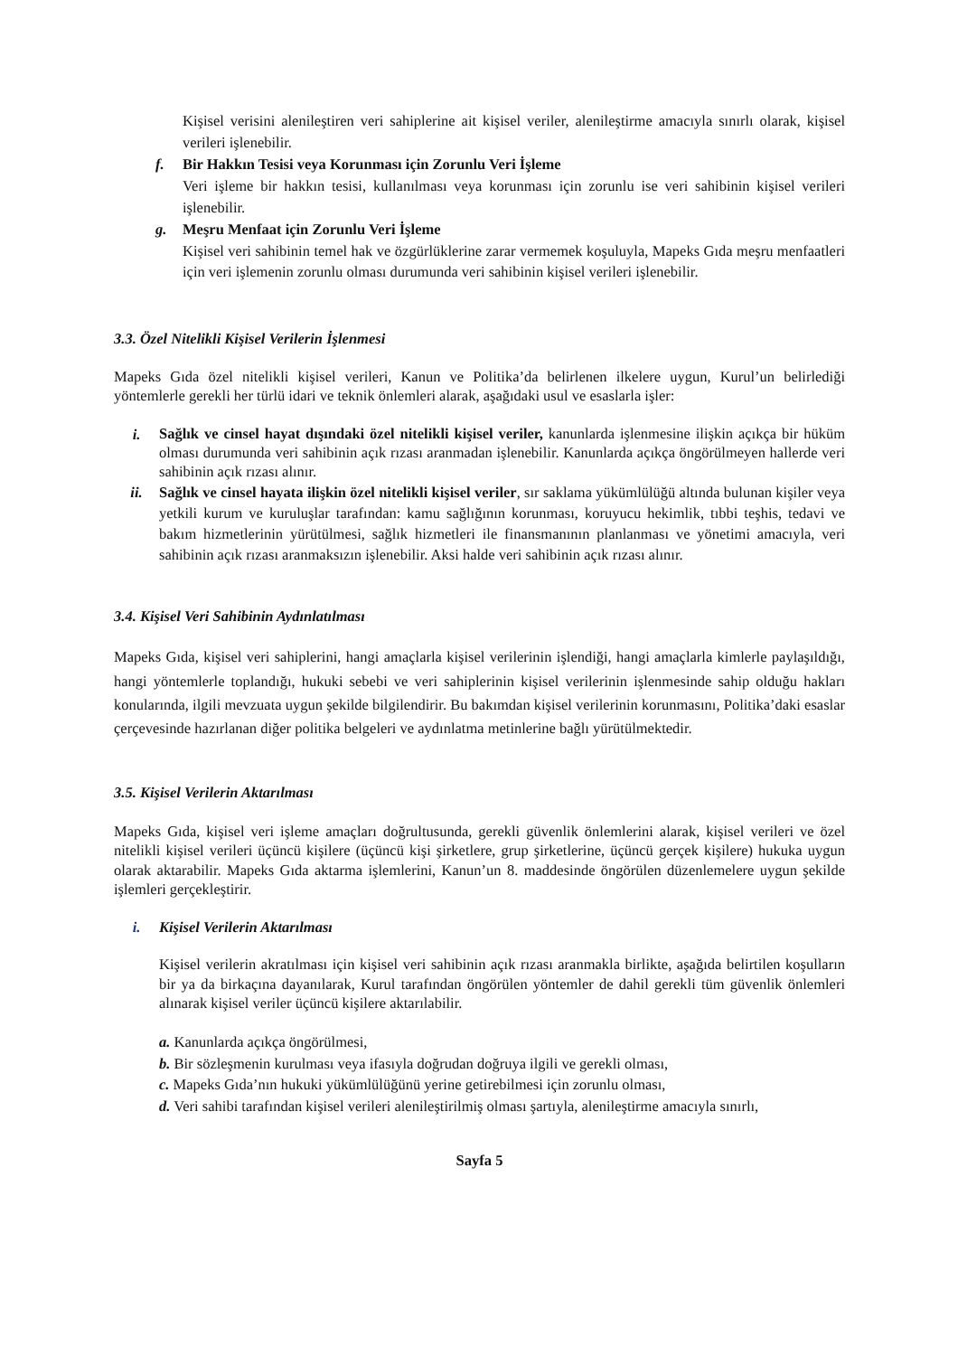Kişisel verisini alenileştiren veri sahiplerine ait kişisel veriler, alenileştirme amacıyla sınırlı olarak, kişisel verileri işlenebilir.
f. Bir Hakkın Tesisi veya Korunması için Zorunlu Veri İşleme
Veri işleme bir hakkın tesisi, kullanılması veya korunması için zorunlu ise veri sahibinin kişisel verileri işlenebilir.
g. Meşru Menfaat için Zorunlu Veri İşleme
Kişisel veri sahibinin temel hak ve özgürlüklerine zarar vermemek koşuluyla, Mapeks Gıda meşru menfaatleri için veri işlemenin zorunlu olması durumunda veri sahibinin kişisel verileri işlenebilir.
3.3. Özel Nitelikli Kişisel Verilerin İşlenmesi
Mapeks Gıda özel nitelikli kişisel verileri, Kanun ve Politika’da belirlenen ilkelere uygun, Kurul’un belirlediği yöntemlerle gerekli her türlü idari ve teknik önlemleri alarak, aşağıdaki usul ve esaslarla işler:
i.
Sağlık ve cinsel hayat dışındaki özel nitelikli kişisel veriler, kanunlarda işlenmesine ilişkin açıkça bir hüküm olması durumunda veri sahibinin açık rızası aranmadan işlenebilir. Kanunlarda açıkça öngörülmeyen hallerde veri sahibinin açık rızası alınır.
ii.
Sağlık ve cinsel hayata ilişkin özel nitelikli kişisel veriler, sır saklama yükümlülüğü altında bulunan kişiler veya yetkili kurum ve kuruluşlar tarafından: kamu sağlığının korunması, koruyucu hekimlik, tıbbi teşhis, tedavi ve bakım hizmetlerinin yürütülmesi, sağlık hizmetleri ile finansmanının planlanması ve yönetimi amacıyla, veri sahibinin açık rızası aranmaksızın işlenebilir. Aksi halde veri sahibinin açık rızası alınır.
3.4. Kişisel Veri Sahibinin Aydınlatılması
Mapeks Gıda, kişisel veri sahiplerini, hangi amaçlarla kişisel verilerinin işlendiği, hangi amaçlarla kimlerle paylaşıldığı, hangi yöntemlerle toplandığı, hukuki sebebi ve veri sahiplerinin kişisel verilerinin işlenmesinde sahip olduğu hakları konularında, ilgili mevzuata uygun şekilde bilgilendirir. Bu bakımdan kişisel verilerinin korunmasını, Politika’daki esaslar çerçevesinde hazırlanan diğer politika belgeleri ve aydınlatma metinlerine bağlı yürütülmektedir.
3.5. Kişisel Verilerin Aktarılması
Mapeks Gıda, kişisel veri işleme amaçları doğrultusunda, gerekli güvenlik önlemlerini alarak, kişisel verileri ve özel nitelikli kişisel verileri üçüncü kişilere (üçüncü kişi şirketlere, grup şirketlerine, üçüncü gerçek kişilere) hukuka uygun olarak aktarabilir. Mapeks Gıda aktarma işlemlerini, Kanun’un 8. maddesinde öngörülen düzenlemelere uygun şekilde işlemleri gerçekleştirir.
i. Kişisel Verilerin Aktarılması
Kişisel verilerin akratılması için kişisel veri sahibinin açık rızası aranmakla birlikte, aşağıda belirtilen koşulların bir ya da birkaçına dayanılarak, Kurul tarafından öngörülen yöntemler de dahil gerekli tüm güvenlik önlemleri alınarak kişisel veriler üçüncü kişilere aktarılabilir.
a. Kanunlarda açıkça öngörülmesi,
b. Bir sözleşmenin kurulması veya ifasıyla doğrudan doğruya ilgili ve gerekli olması,
c. Mapeks Gıda’nın hukuki yükümlülüğünü yerine getirebilmesi için zorunlu olması,
d. Veri sahibi tarafından kişisel verileri alenileştirilmiş olması şartıyla, alenileştirme amacıyla sınırlı,
Sayfa 5